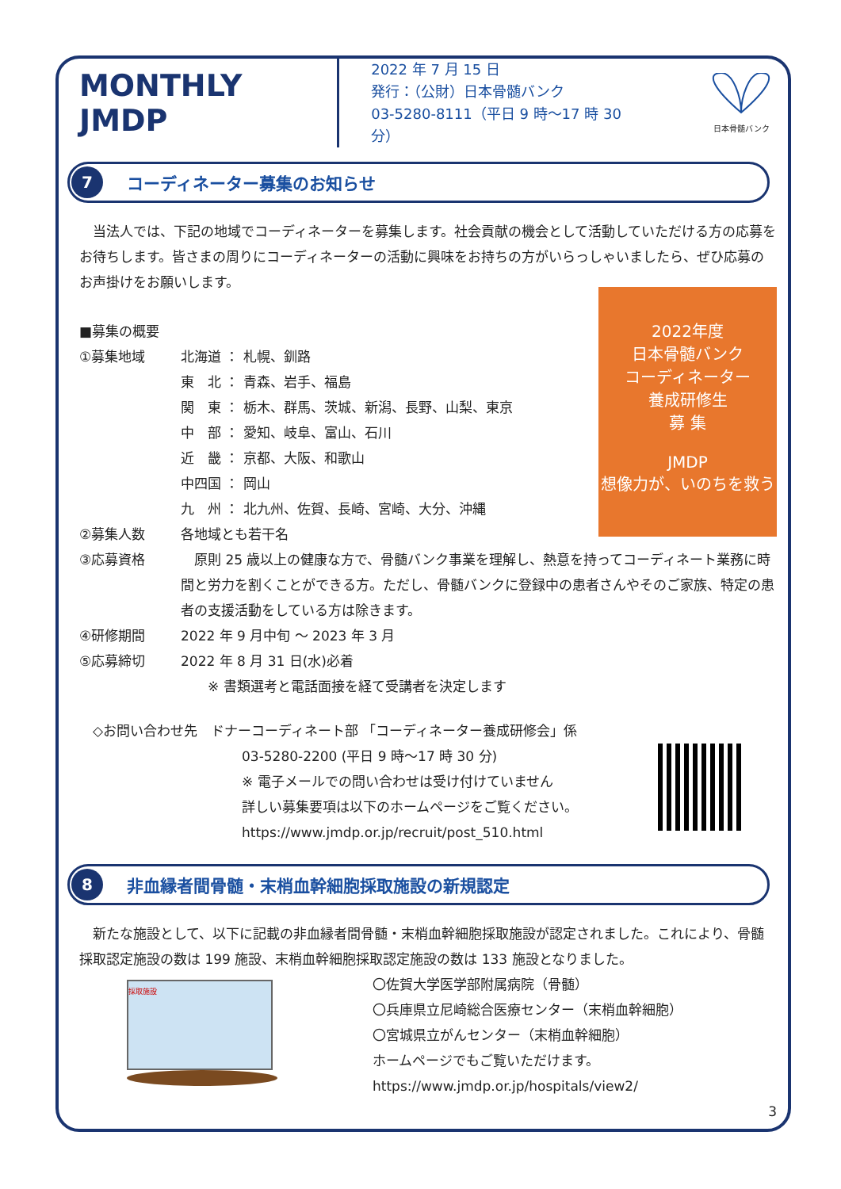MONTHLY JMDP
2022 年 7 月 15 日
発行：（公財）日本骨髄バンク
03-5280-8111（平日 9 時～17 時 30 分）
日本骨髄バンク
7
コーディネーター募集のお知らせ
　当法人では、下記の地域でコーディネーターを募集します。社会貢献の機会として活動していただける方の応募をお待ちします。皆さまの周りにコーディネーターの活動に興味をお持ちの方がいらっしゃいましたら、ぜひ応募のお声掛けをお願いします。
2022年度
日本骨髄バンク
コーディネーター
養成研修生
募 集
JMDP
想像力が、いのちを救う
■募集の概要
①募集地域 北海道 ： 札幌、釧路
東　北 ： 青森、岩手、福島
関　東 ： 栃木、群馬、茨城、新潟、長野、山梨、東京
中　部 ： 愛知、岐阜、富山、石川
近　畿 ： 京都、大阪、和歌山
中四国 ： 岡山
九　州 ： 北九州、佐賀、長崎、宮崎、大分、沖縄
②募集人数 各地域とも若干名
③応募資格　原則 25 歳以上の健康な方で、骨髄バンク事業を理解し、熱意を持ってコーディネート業務に時間と労力を割くことができる方。ただし、骨髄バンクに登録中の患者さんやそのご家族、特定の患者の支援活動をしている方は除きます。
④研修期間 2022 年 9 月中旬 ～ 2023 年 3 月
⑤応募締切 2022 年 8 月 31 日(水)必着
　　※ 書類選考と電話面接を経て受講者を決定します
　◇お問い合わせ先　ドナーコーディネート部 「コーディネーター養成研修会」係
03-5280-2200 (平日 9 時～17 時 30 分)
※ 電子メールでの問い合わせは受け付けていません
詳しい募集要項は以下のホームページをご覧ください。
https://www.jmdp.or.jp/recruit/post_510.html
8
非血縁者間骨髄・末梢血幹細胞採取施設の新規認定
　新たな施設として、以下に記載の非血縁者間骨髄・末梢血幹細胞採取施設が認定されました。これにより、骨髄採取認定施設の数は 199 施設、末梢血幹細胞採取認定施設の数は 133 施設となりました。
採取施設
〇佐賀大学医学部附属病院（骨髄）
〇兵庫県立尼崎総合医療センター（末梢血幹細胞）
〇宮城県立がんセンター（末梢血幹細胞）
ホームページでもご覧いただけます。
https://www.jmdp.or.jp/hospitals/view2/
3